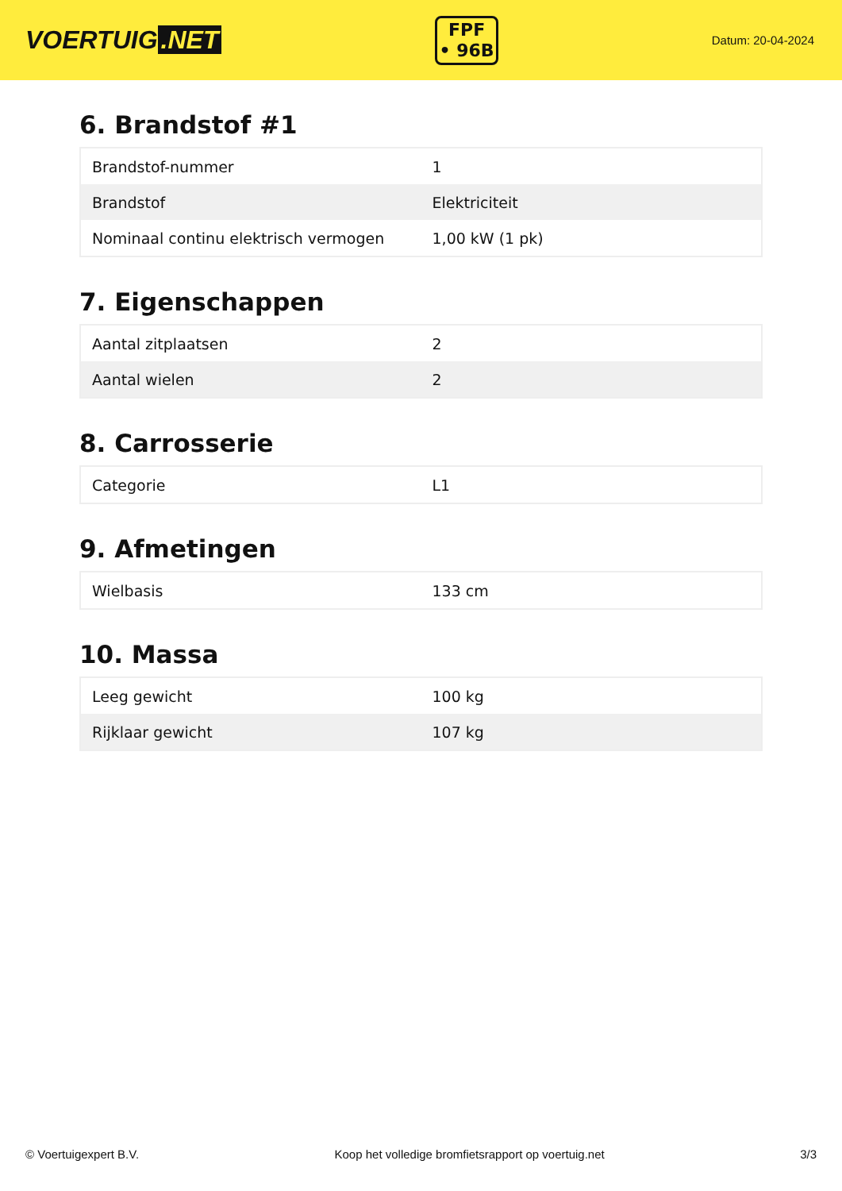VOERTUIG.NET
FPF
• 96B
Datum: 20-04-2024
6. Brandstof #1
| Brandstof-nummer | 1 |
| Brandstof | Elektriciteit |
| Nominaal continu elektrisch vermogen | 1,00 kW (1 pk) |
7. Eigenschappen
| Aantal zitplaatsen | 2 |
| Aantal wielen | 2 |
8. Carrosserie
| Categorie | L1 |
9. Afmetingen
| Wielbasis | 133 cm |
10. Massa
| Leeg gewicht | 100 kg |
| Rijklaar gewicht | 107 kg |
© Voertuigexpert B.V. Koop het volledige bromfietsrapport op voertuig.net 3/3